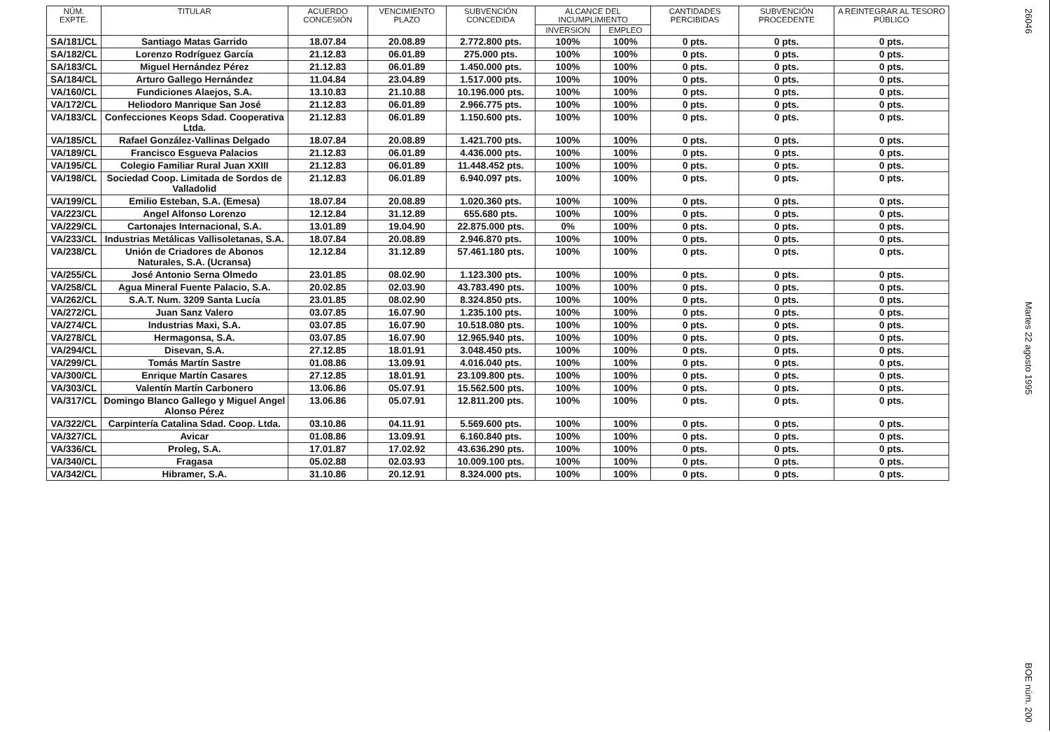| NÚM. EXPTE. | TITULAR | ACUERDO CONCESIÓN | VENCIMIENTO PLAZO | SUBVENCIÓN CONCEDIDA | ALCANCE DEL INCUMPLIMIENTO | | CANTIDADES PERCIBIDAS | SUBVENCIÓN PROCEDENTE | A REINTEGRAR AL TESORO PÚBLICO |
| --- | --- | --- | --- | --- | --- | --- | --- | --- | --- |
| | | | | | INVERSION | EMPLEO | | | |
| SA/181/CL | Santiago Matas Garrido | 18.07.84 | 20.08.89 | 2.772.800 pts. | 100% | 100% | 0 pts. | 0 pts. | 0 pts. |
| SA/182/CL | Lorenzo Rodríguez García | 21.12.83 | 06.01.89 | 275.000 pts. | 100% | 100% | 0 pts. | 0 pts. | 0 pts. |
| SA/183/CL | Miguel Hernández Pérez | 21.12.83 | 06.01.89 | 1.450.000 pts. | 100% | 100% | 0 pts. | 0 pts. | 0 pts. |
| SA/184/CL | Arturo Gallego Hernández | 11.04.84 | 23.04.89 | 1.517.000 pts. | 100% | 100% | 0 pts. | 0 pts. | 0 pts. |
| VA/160/CL | Fundiciones Alaejos, S.A. | 13.10.83 | 21.10.88 | 10.196.000 pts. | 100% | 100% | 0 pts. | 0 pts. | 0 pts. |
| VA/172/CL | Heliodoro Manrique San José | 21.12.83 | 06.01.89 | 2.966.775 pts. | 100% | 100% | 0 pts. | 0 pts. | 0 pts. |
| VA/183/CL | Confecciones Keops Sdad. Cooperativa Ltda. | 21.12.83 | 06.01.89 | 1.150.600 pts. | 100% | 100% | 0 pts. | 0 pts. | 0 pts. |
| VA/185/CL | Rafael González-Vallinas Delgado | 18.07.84 | 20.08.89 | 1.421.700 pts. | 100% | 100% | 0 pts. | 0 pts. | 0 pts. |
| VA/189/CL | Francisco Esgueva Palacios | 21.12.83 | 06.01.89 | 4.436.000 pts. | 100% | 100% | 0 pts. | 0 pts. | 0 pts. |
| VA/195/CL | Colegio Familiar Rural Juan XXIII | 21.12.83 | 06.01.89 | 11.448.452 pts. | 100% | 100% | 0 pts. | 0 pts. | 0 pts. |
| VA/198/CL | Sociedad Coop. Limitada de Sordos de Valladolid | 21.12.83 | 06.01.89 | 6.940.097 pts. | 100% | 100% | 0 pts. | 0 pts. | 0 pts. |
| VA/199/CL | Emilio Esteban, S.A. (Emesa) | 18.07.84 | 20.08.89 | 1.020.360 pts. | 100% | 100% | 0 pts. | 0 pts. | 0 pts. |
| VA/223/CL | Angel Alfonso Lorenzo | 12.12.84 | 31.12.89 | 655.680 pts. | 100% | 100% | 0 pts. | 0 pts. | 0 pts. |
| VA/229/CL | Cartonajes Internacional, S.A. | 13.01.89 | 19.04.90 | 22.875.000 pts. | 0% | 100% | 0 pts. | 0 pts. | 0 pts. |
| VA/233/CL | Industrias Metálicas Vallisoletanas, S.A. | 18.07.84 | 20.08.89 | 2.946.870 pts. | 100% | 100% | 0 pts. | 0 pts. | 0 pts. |
| VA/238/CL | Unión de Criadores de Abonos Naturales, S.A. (Ucransa) | 12.12.84 | 31.12.89 | 57.461.180 pts. | 100% | 100% | 0 pts. | 0 pts. | 0 pts. |
| VA/255/CL | José Antonio Serna Olmedo | 23.01.85 | 08.02.90 | 1.123.300 pts. | 100% | 100% | 0 pts. | 0 pts. | 0 pts. |
| VA/258/CL | Agua Mineral Fuente Palacio, S.A. | 20.02.85 | 02.03.90 | 43.783.490 pts. | 100% | 100% | 0 pts. | 0 pts. | 0 pts. |
| VA/262/CL | S.A.T. Num. 3209 Santa Lucía | 23.01.85 | 08.02.90 | 8.324.850 pts. | 100% | 100% | 0 pts. | 0 pts. | 0 pts. |
| VA/272/CL | Juan Sanz Valero | 03.07.85 | 16.07.90 | 1.235.100 pts. | 100% | 100% | 0 pts. | 0 pts. | 0 pts. |
| VA/274/CL | Industrias Maxi, S.A. | 03.07.85 | 16.07.90 | 10.518.080 pts. | 100% | 100% | 0 pts. | 0 pts. | 0 pts. |
| VA/278/CL | Hermagonsa, S.A. | 03.07.85 | 16.07.90 | 12.965.940 pts. | 100% | 100% | 0 pts. | 0 pts. | 0 pts. |
| VA/294/CL | Disevan, S.A. | 27.12.85 | 18.01.91 | 3.048.450 pts. | 100% | 100% | 0 pts. | 0 pts. | 0 pts. |
| VA/299/CL | Tomás Martín Sastre | 01.08.86 | 13.09.91 | 4.016.040 pts. | 100% | 100% | 0 pts. | 0 pts. | 0 pts. |
| VA/300/CL | Enrique Martín Casares | 27.12.85 | 18.01.91 | 23.109.800 pts. | 100% | 100% | 0 pts. | 0 pts. | 0 pts. |
| VA/303/CL | Valentín Martín Carbonero | 13.06.86 | 05.07.91 | 15.562.500 pts. | 100% | 100% | 0 pts. | 0 pts. | 0 pts. |
| VA/317/CL | Domingo Blanco Gallego y Miguel Angel Alonso Pérez | 13.06.86 | 05.07.91 | 12.811.200 pts. | 100% | 100% | 0 pts. | 0 pts. | 0 pts. |
| VA/322/CL | Carpintería Catalina Sdad. Coop. Ltda. | 03.10.86 | 04.11.91 | 5.569.600 pts. | 100% | 100% | 0 pts. | 0 pts. | 0 pts. |
| VA/327/CL | Avicar | 01.08.86 | 13.09.91 | 6.160.840 pts. | 100% | 100% | 0 pts. | 0 pts. | 0 pts. |
| VA/336/CL | Proleg, S.A. | 17.01.87 | 17.02.92 | 43.636.290 pts. | 100% | 100% | 0 pts. | 0 pts. | 0 pts. |
| VA/340/CL | Fragasa | 05.02.88 | 02.03.93 | 10.009.100 pts. | 100% | 100% | 0 pts. | 0 pts. | 0 pts. |
| VA/342/CL | Hibramer, S.A. | 31.10.86 | 20.12.91 | 8.324.000 pts. | 100% | 100% | 0 pts. | 0 pts. | 0 pts. |
26046
Martes 22 agosto 1995
BOE núm. 200